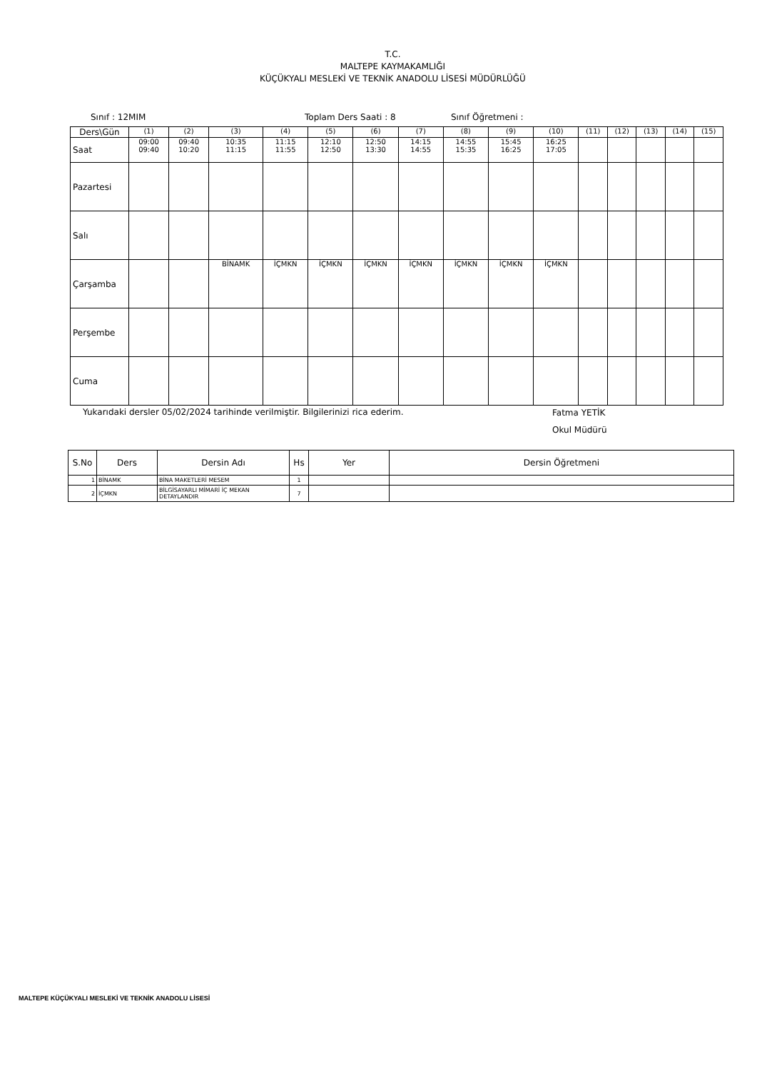T.C.
MALTEPE KAYMAKAMLIĞI
KÜÇÜKYALI MESLEKİ VE TEKNİK ANADOLU LİSESİ MÜDÜRLÜĞÜ
Sınıf : 12MIM Toplam Ders Saati : 8 Sınıf Öğretmeni :
| Ders\Gün | (1) | (2) | (3) | (4) | (5) | (6) | (7) | (8) | (9) | (10) | (11) | (12) | (13) | (14) | (15) |
| --- | --- | --- | --- | --- | --- | --- | --- | --- | --- | --- | --- | --- | --- | --- | --- |
| Saat | 09:00 09:40 | 09:40 10:20 | 10:35 11:15 | 11:15 11:55 | 12:10 12:50 | 12:50 13:30 | 14:15 14:55 | 14:55 15:35 | 15:45 16:25 | 16:25 17:05 | | | | | |
| Pazartesi | | | | | | | | | | | | | | | |
| Salı | | | | | | | | | | | | | | | |
| Çarşamba | | | BİNAMK | İÇMKN | İÇMKN | İÇMKN | İÇMKN | İÇMKN | İÇMKN | İÇMKN | | | | | |
| Perşembe | | | | | | | | | | | | | | | |
| Cuma | | | | | | | | | | | | | | | |
Yukarıdaki dersler 05/02/2024 tarihinde verilmiştir. Bilgilerinizi rica ederim. Fatma YETİK
Okul Müdürü
| S.No | Ders | Dersin Adı | Hs | Yer | Dersin Öğretmeni |
| --- | --- | --- | --- | --- | --- |
| 1 | BİNAMK | BİNA MAKETLERİ MESEM | 1 | | |
| 2 | İÇMKN | BİLGİSAYARLI MİMARİ İÇ MEKAN DETAYLANDIR | 7 | | |
MALTEPE KÜÇÜKYALI MESLEKİ VE TEKNİK ANADOLU LİSESİ